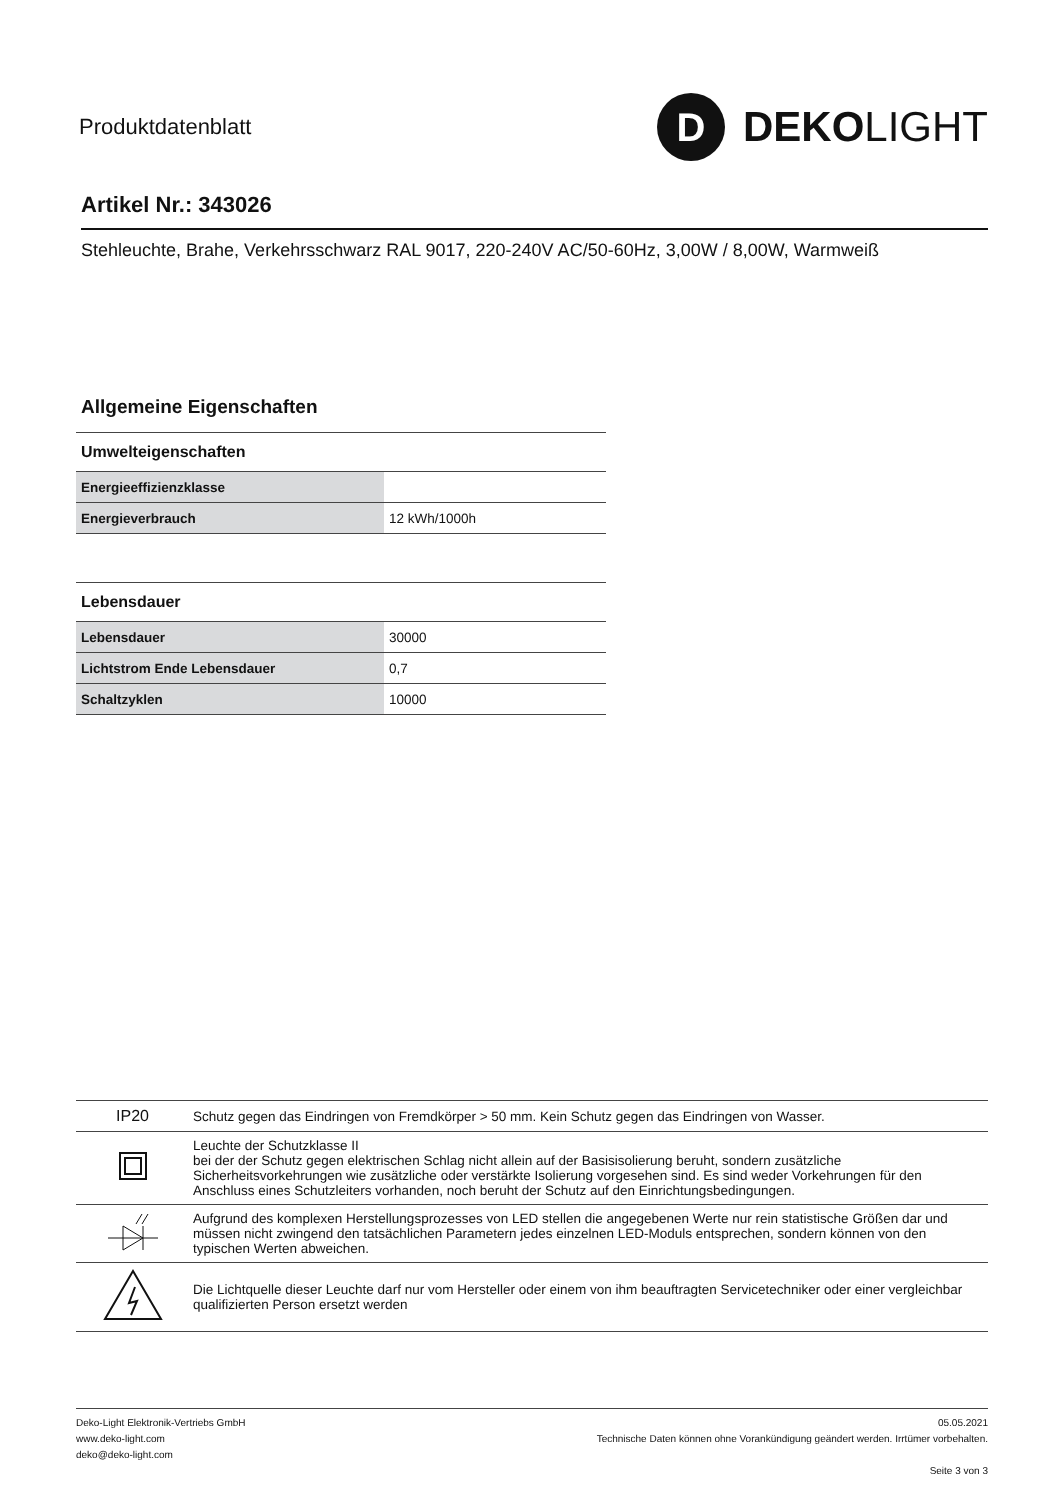Produktdatenblatt
D
DEKO LIGHT
Artikel Nr.: 343026
Stehleuchte, Brahe, Verkehrsschwarz RAL 9017, 220-240V AC/50-60Hz, 3,00W / 8,00W, Warmweiß
Allgemeine Eigenschaften
| Umwelteigenschaften | |
| --- | --- |
| Energieeffizienzklasse | |
| Energieverbrauch | 12 kWh/1000h |
| Lebensdauer | |
| --- | --- |
| Lebensdauer | 30000 |
| Lichtstrom Ende Lebensdauer | 0,7 |
| Schaltzyklen | 10000 |
| IP20 | Schutz gegen das Eindringen von Fremdkörper > 50 mm. Kein Schutz gegen das Eindringen von Wasser. |
| | Leuchte der Schutzklasse II bei der der Schutz gegen elektrischen Schlag nicht allein auf der Basisisolierung beruht, sondern zusätzliche Sicherheitsvorkehrungen wie zusätzliche oder verstärkte Isolierung vorgesehen sind. Es sind weder Vorkehrungen für den Anschluss eines Schutzleiters vorhanden, noch beruht der Schutz auf den Einrichtungsbedingungen. |
| | Aufgrund des komplexen Herstellungsprozesses von LED stellen die angegebenen Werte nur rein statistische Größen dar und müssen nicht zwingend den tatsächlichen Parametern jedes einzelnen LED-Moduls entsprechen, sondern können von den typischen Werten abweichen. |
| | Die Lichtquelle dieser Leuchte darf nur vom Hersteller oder einem von ihm beauftragten Servicetechniker oder einer vergleichbar qualifizierten Person ersetzt werden |
Deko-Light Elektronik-Vertriebs GmbH
www.deko-light.com
deko@deko-light.com
05.05.2021
Technische Daten können ohne Vorankündigung geändert werden. Irrtümer vorbehalten.
Seite 3 von 3